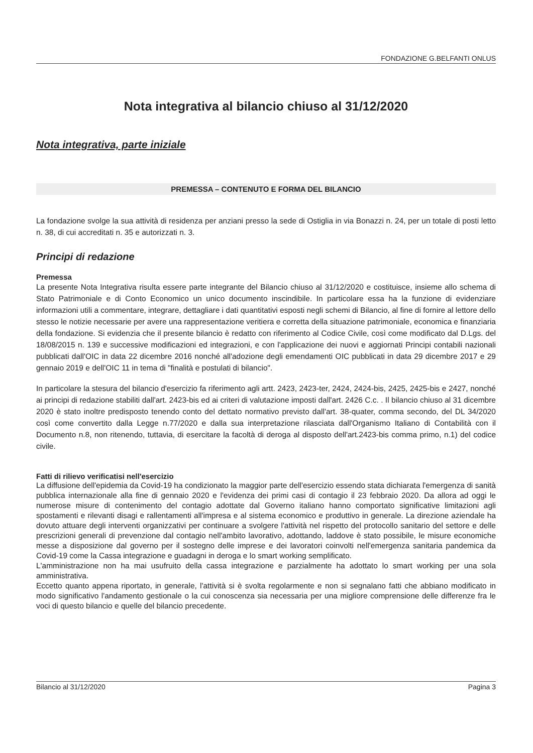FONDAZIONE G.BELFANTI ONLUS
Nota integrativa al bilancio chiuso al 31/12/2020
Nota integrativa, parte iniziale
PREMESSA – CONTENUTO E FORMA DEL BILANCIO
La fondazione svolge la sua attività di residenza per anziani presso la sede di Ostiglia in via Bonazzi n. 24, per un totale di posti letto n. 38, di cui accreditati n. 35 e autorizzati n. 3.
Principi di redazione
Premessa
La presente Nota Integrativa risulta essere parte integrante del Bilancio chiuso al 31/12/2020 e costituisce, insieme allo schema di Stato Patrimoniale e di Conto Economico un unico documento inscindibile. In particolare essa ha la funzione di evidenziare informazioni utili a commentare, integrare, dettagliare i dati quantitativi esposti negli schemi di Bilancio, al fine di fornire al lettore dello stesso le notizie necessarie per avere una rappresentazione veritiera e corretta della situazione patrimoniale, economica e finanziaria della fondazione. Si evidenzia che il presente bilancio è redatto con riferimento al Codice Civile, così come modificato dal D.Lgs. del 18/08/2015 n. 139 e successive modificazioni ed integrazioni, e con l'applicazione dei nuovi e aggiornati Principi contabili nazionali pubblicati dall'OIC in data 22 dicembre 2016 nonché all'adozione degli emendamenti OIC pubblicati in data 29 dicembre 2017 e 29 gennaio 2019 e dell'OIC 11 in tema di "finalità e postulati di bilancio".
In particolare la stesura del bilancio d'esercizio fa riferimento agli artt. 2423, 2423-ter, 2424, 2424-bis, 2425, 2425-bis e 2427, nonché ai principi di redazione stabiliti dall'art. 2423-bis ed ai criteri di valutazione imposti dall'art. 2426 C.c. . Il bilancio chiuso al 31 dicembre 2020 è stato inoltre predisposto tenendo conto del dettato normativo previsto dall'art. 38-quater, comma secondo, del DL 34/2020 così come convertito dalla Legge n.77/2020 e dalla sua interpretazione rilasciata dall'Organismo Italiano di Contabilità con il Documento n.8, non ritenendo, tuttavia, di esercitare la facoltà di deroga al disposto dell'art.2423-bis comma primo, n.1) del codice civile.
Fatti di rilievo verificatisi nell'esercizio
La diffusione dell'epidemia da Covid-19 ha condizionato la maggior parte dell'esercizio essendo stata dichiarata l'emergenza di sanità pubblica internazionale alla fine di gennaio 2020 e l'evidenza dei primi casi di contagio il 23 febbraio 2020. Da allora ad oggi le numerose misure di contenimento del contagio adottate dal Governo italiano hanno comportato significative limitazioni agli spostamenti e rilevanti disagi e rallentamenti all'impresa e al sistema economico e produttivo in generale. La direzione aziendale ha dovuto attuare degli interventi organizzativi per continuare a svolgere l'attività nel rispetto del protocollo sanitario del settore e delle prescrizioni generali di prevenzione dal contagio nell'ambito lavorativo, adottando, laddove è stato possibile, le misure economiche messe a disposizione dal governo per il sostegno delle imprese e dei lavoratori coinvolti nell'emergenza sanitaria pandemica da Covid-19 come la Cassa integrazione e guadagni in deroga e lo smart working semplificato.
L'amministrazione non ha mai usufruito della cassa integrazione e parzialmente ha adottato lo smart working per una sola amministrativa.
Eccetto quanto appena riportato, in generale, l'attività si è svolta regolarmente e non si segnalano fatti che abbiano modificato in modo significativo l'andamento gestionale o la cui conoscenza sia necessaria per una migliore comprensione delle differenze fra le voci di questo bilancio e quelle del bilancio precedente.
Bilancio al 31/12/2020 Pagina 3